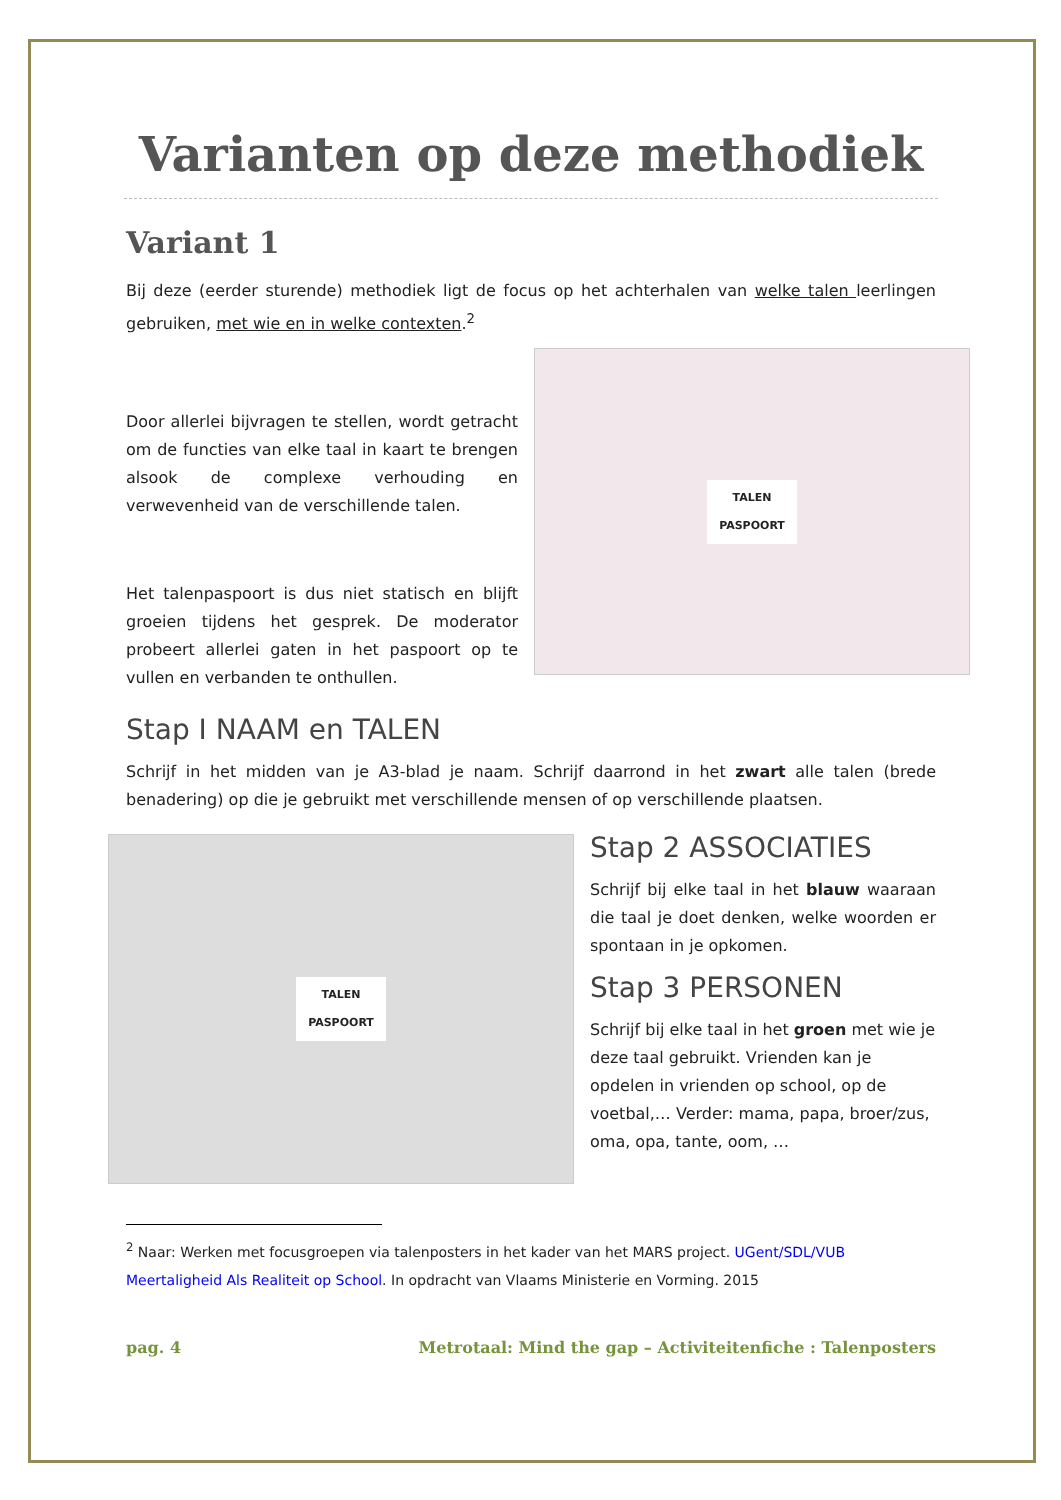Varianten op deze methodiek
Variant 1
Bij deze (eerder sturende) methodiek ligt de focus op het achterhalen van welke talen leerlingen gebruiken, met wie en in welke contexten.<sup>2</sup>
Door allerlei bijvragen te stellen, wordt getracht om de functies van elke taal in kaart te brengen alsook de complexe verhouding en verwevenheid van de verschillende talen.
Het talenpaspoort is dus niet statisch en blijft groeien tijdens het gesprek. De moderator probeert allerlei gaten in het paspoort op te vullen en verbanden te onthullen.
TALEN
PASPOORT
Stap I NAAM en TALEN
Schrijf in het midden van je A3-blad je naam. Schrijf daarrond in het zwart alle talen (brede benadering) op die je gebruikt met verschillende mensen of op verschillende plaatsen.
TALEN
PASPOORT
Stap 2 ASSOCIATIES
Schrijf bij elke taal in het blauw waaraan die taal je doet denken, welke woorden er spontaan in je opkomen.
Stap 3 PERSONEN
Schrijf bij elke taal in het groen met wie je deze taal gebruikt. Vrienden kan je opdelen in vrienden op school, op de voetbal,… Verder: mama, papa, broer/zus, oma, opa, tante, oom, …
<sup>2</sup> Naar: Werken met focusgroepen via talenposters in het kader van het MARS project. UGent/SDL/VUB Meertaligheid Als Realiteit op School. In opdracht van Vlaams Ministerie en Vorming. 2015
pag. 4 Metrotaal: Mind the gap – Activiteitenfiche : Talenposters